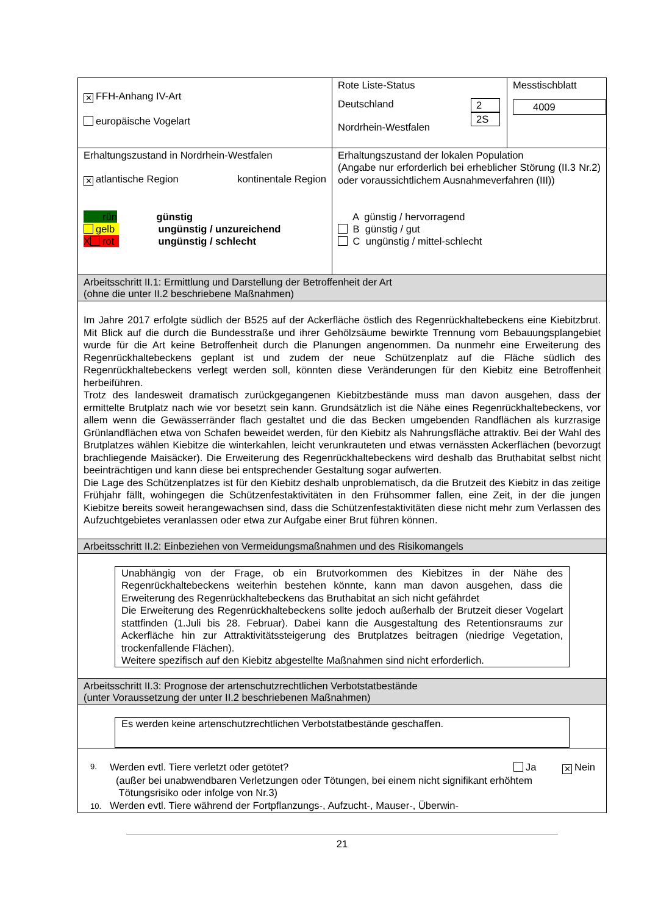| ✕ FFH-Anhang IV-Art europäische Vogelart | Rote Liste-Status / Deutschland Nordrhein-Westfalen / 2 2S / | Messtischblatt 4009 |
| Erhaltungszustand in Nordrhein-Westfalen ✕ atlantische Region kontinentale Region rün günstig gelb ungünstig / unzureichend X rot ungünstig / schlecht | Erhaltungszustand der lokalen Population (Angabe nur erforderlich bei erheblicher Störung (II.3 Nr.2) oder voraussichtlichem Ausnahmeverfahren (III)) A günstig / hervorragend B günstig / gut C ungünstig / mittel-schlecht | |
| Arbeitsschritt II.1: Ermittlung und Darstellung der Betroffenheit der Art (ohne die unter II.2 beschriebene Maßnahmen) | | |
| Im Jahre 2017 erfolgte südlich der B525 auf der Ackerfläche östlich des Regenrückhaltebeckens eine Kiebitzbrut. Mit Blick auf die durch die Bundesstraße und ihrer Gehölzsäume bewirkte Trennung vom Bebauungsplangebiet wurde für die Art keine Betroffenheit durch die Planungen angenommen. Da nunmehr eine Erweiterung des Regenrückhaltebeckens geplant ist und zudem der neue Schützenplatz auf die Fläche südlich des Regenrückhaltebeckens verlegt werden soll, könnten diese Veränderungen für den Kiebitz eine Betroffenheit herbeiführen. Trotz des landesweit dramatisch zurückgegangenen Kiebitzbestände muss man davon ausgehen, dass der ermittelte Brutplatz nach wie vor besetzt sein kann. Grundsätzlich ist die Nähe eines Regenrückhaltebeckens, vor allem wenn die Gewässerränder flach gestaltet und die das Becken umgebenden Randflächen als kurzrasige Grünlandflächen etwa von Schafen beweidet werden, für den Kiebitz als Nahrungsfläche attraktiv. Bei der Wahl des Brutplatzes wählen Kiebitze die winterkahlen, leicht verunkrauteten und etwas vernässten Ackerflächen (bevorzugt brachliegende Maisäcker). Die Erweiterung des Regenrückhaltebeckens wird deshalb das Bruthabitat selbst nicht beeinträchtigen und kann diese bei entsprechender Gestaltung sogar aufwerten. Die Lage des Schützenplatzes ist für den Kiebitz deshalb unproblematisch, da die Brutzeit des Kiebitz in das zeitige Frühjahr fällt, wohingegen die Schützenfestaktivitäten in den Frühsommer fallen, eine Zeit, in der die jungen Kiebitze bereits soweit herangewachsen sind, dass die Schützenfestaktivitäten diese nicht mehr zum Verlassen des Aufzuchtgebietes veranlassen oder etwa zur Aufgabe einer Brut führen können. | | |
| Arbeitsschritt II.2: Einbeziehen von Vermeidungsmaßnahmen und des Risikomangels | | |
| Unabhängig von der Frage, ob ein Brutvorkommen des Kiebitzes in der Nähe des Regenrückhaltebeckens weiterhin bestehen könnte, kann man davon ausgehen, dass die Erweiterung des Regenrückhaltebeckens das Bruthabitat an sich nicht gefährdet Die Erweiterung des Regenrückhaltebeckens sollte jedoch außerhalb der Brutzeit dieser Vogelart stattfinden (1.Juli bis 28. Februar). Dabei kann die Ausgestaltung des Retentionsraums zur Ackerfläche hin zur Attraktivitätssteigerung des Brutplatzes beitragen (niedrige Vegetation, trockenfallende Flächen). Weitere spezifisch auf den Kiebitz abgestellte Maßnahmen sind nicht erforderlich. | | |
| Arbeitsschritt II.3: Prognose der artenschutzrechtlichen Verbotstatbestände (unter Voraussetzung der unter II.2 beschriebenen Maßnahmen) | | |
| Es werden keine artenschutzrechtlichen Verbotstatbestände geschaffen. | | |
| 9. Werden evtl. Tiere verletzt oder getötet? Ja ✕ Nein (außer bei unabwendbaren Verletzungen oder Tötungen, bei einem nicht signifikant erhöhtem Tötungsrisiko oder infolge von Nr.3) 10. Werden evtl. Tiere während der Fortpflanzungs-, Aufzucht-, Mauser-, Überwin- | | |
21